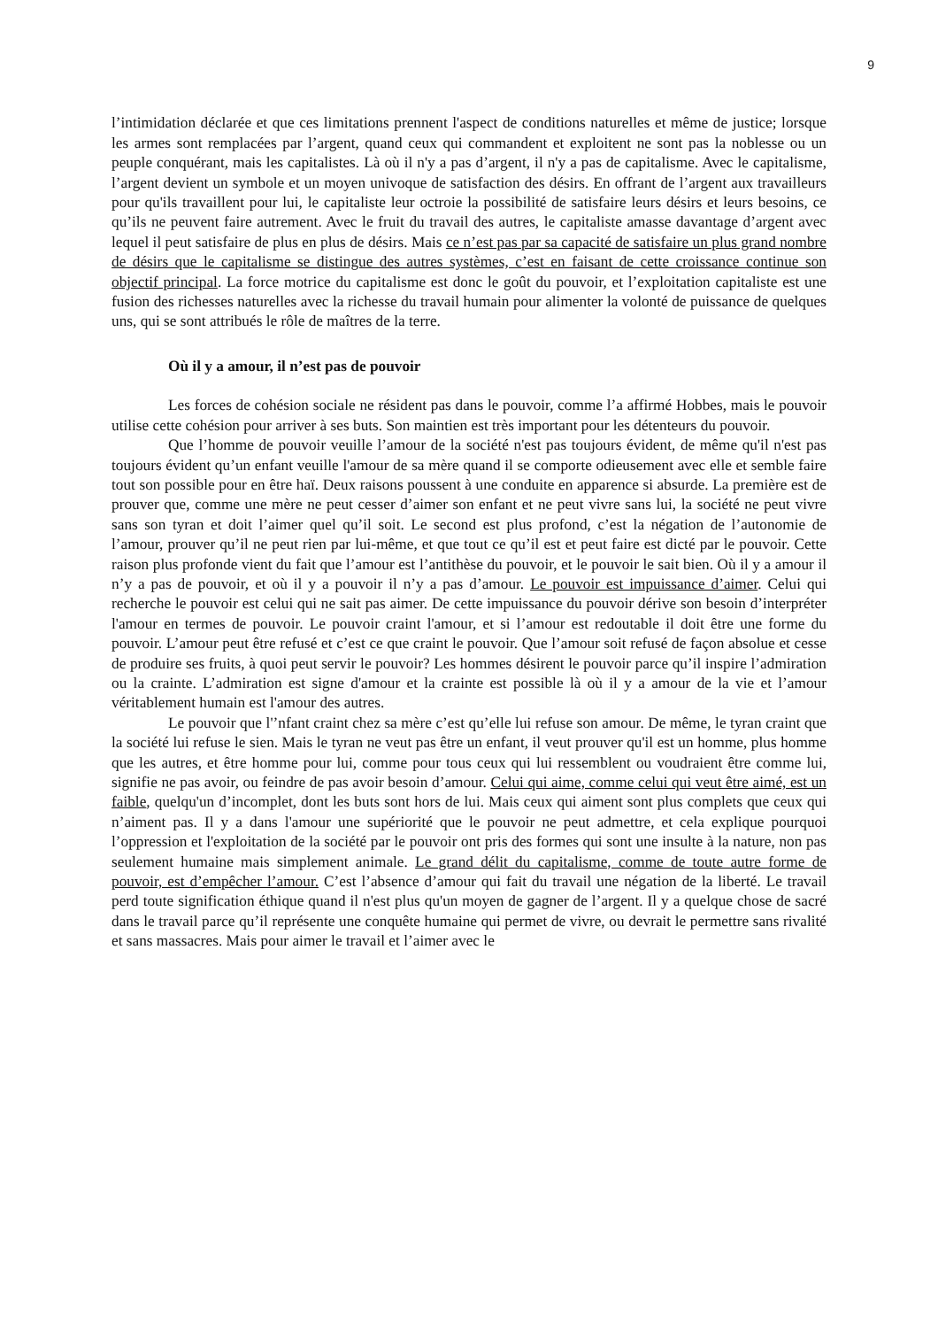9
l’intimidation déclarée et que ces limitations prennent l'aspect de conditions naturelles et même de justice; lorsque les armes sont remplacées par l’argent, quand ceux qui commandent et exploitent ne sont pas la noblesse ou un peuple conquérant, mais les capitalistes. Là où il n'y a pas d’argent, il n'y a pas de capitalisme. Avec le capitalisme, l’argent devient un symbole et un moyen univoque de satisfaction des désirs. En offrant de l’argent aux travailleurs pour qu'ils travaillent pour lui, le capitaliste leur octroie la possibilité de satisfaire leurs désirs et leurs besoins, ce qu’ils ne peuvent faire autrement. Avec le fruit du travail des autres, le capitaliste amasse davantage d’argent avec lequel il peut satisfaire de plus en plus de désirs. Mais ce n’est pas par sa capacité de satisfaire un plus grand nombre de désirs que le capitalisme se distingue des autres systèmes, c’est en faisant de cette croissance continue son objectif principal. La force motrice du capitalisme est donc le goût du pouvoir, et l’exploitation capitaliste est une fusion des richesses naturelles avec la richesse du travail humain pour alimenter la volonté de puissance de quelques uns, qui se sont attribués le rôle de maîtres de la terre.
Où il y a amour, il n’est pas de pouvoir
Les forces de cohésion sociale ne résident pas dans le pouvoir, comme l’a affirmé Hobbes, mais le pouvoir utilise cette cohésion pour arriver à ses buts. Son maintien est très important pour les détenteurs du pouvoir.
Que l’homme de pouvoir veuille l’amour de la société n'est pas toujours évident, de même qu'il n'est pas toujours évident qu’un enfant veuille l'amour de sa mère quand il se comporte odieusement avec elle et semble faire tout son possible pour en être haï. Deux raisons poussent à une conduite en apparence si absurde. La première est de prouver que, comme une mère ne peut cesser d’aimer son enfant et ne peut vivre sans lui, la société ne peut vivre sans son tyran et doit l’aimer quel qu’il soit. Le second est plus profond, c’est la négation de l’autonomie de l’amour, prouver qu’il ne peut rien par lui-même, et que tout ce qu’il est et peut faire est dicté par le pouvoir. Cette raison plus profonde vient du fait que l’amour est l’antithèse du pouvoir, et le pouvoir le sait bien. Où il y a amour il n’y a pas de pouvoir, et où il y a pouvoir il n’y a pas d’amour. Le pouvoir est impuissance d’aimer. Celui qui recherche le pouvoir est celui qui ne sait pas aimer. De cette impuissance du pouvoir dérive son besoin d’interpréter l'amour en termes de pouvoir. Le pouvoir craint l'amour, et si l’amour est redoutable il doit être une forme du pouvoir. L’amour peut être refusé et c’est ce que craint le pouvoir. Que l’amour soit refusé de façon absolue et cesse de produire ses fruits, à quoi peut servir le pouvoir? Les hommes désirent le pouvoir parce qu’il inspire l’admiration ou la crainte. L’admiration est signe d'amour et la crainte est possible là où il y a amour de la vie et l’amour véritablement humain est l'amour des autres.
Le pouvoir que l'’nfant craint chez sa mère c’est qu’elle lui refuse son amour. De même, le tyran craint que la société lui refuse le sien. Mais le tyran ne veut pas être un enfant, il veut prouver qu'il est un homme, plus homme que les autres, et être homme pour lui, comme pour tous ceux qui lui ressemblent ou voudraient être comme lui, signifie ne pas avoir, ou feindre de pas avoir besoin d’amour. Celui qui aime, comme celui qui veut être aimé, est un faible, quelqu'un d’incomplet, dont les buts sont hors de lui. Mais ceux qui aiment sont plus complets que ceux qui n’aiment pas. Il y a dans l'amour une supériorité que le pouvoir ne peut admettre, et cela explique pourquoi l’oppression et l'exploitation de la société par le pouvoir ont pris des formes qui sont une insulte à la nature, non pas seulement humaine mais simplement animale. Le grand délit du capitalisme, comme de toute autre forme de pouvoir, est d’empêcher l’amour. C’est l’absence d’amour qui fait du travail une négation de la liberté. Le travail perd toute signification éthique quand il n'est plus qu'un moyen de gagner de l’argent. Il y a quelque chose de sacré dans le travail parce qu’il représente une conquête humaine qui permet de vivre, ou devrait le permettre sans rivalité et sans massacres. Mais pour aimer le travail et l’aimer avec le